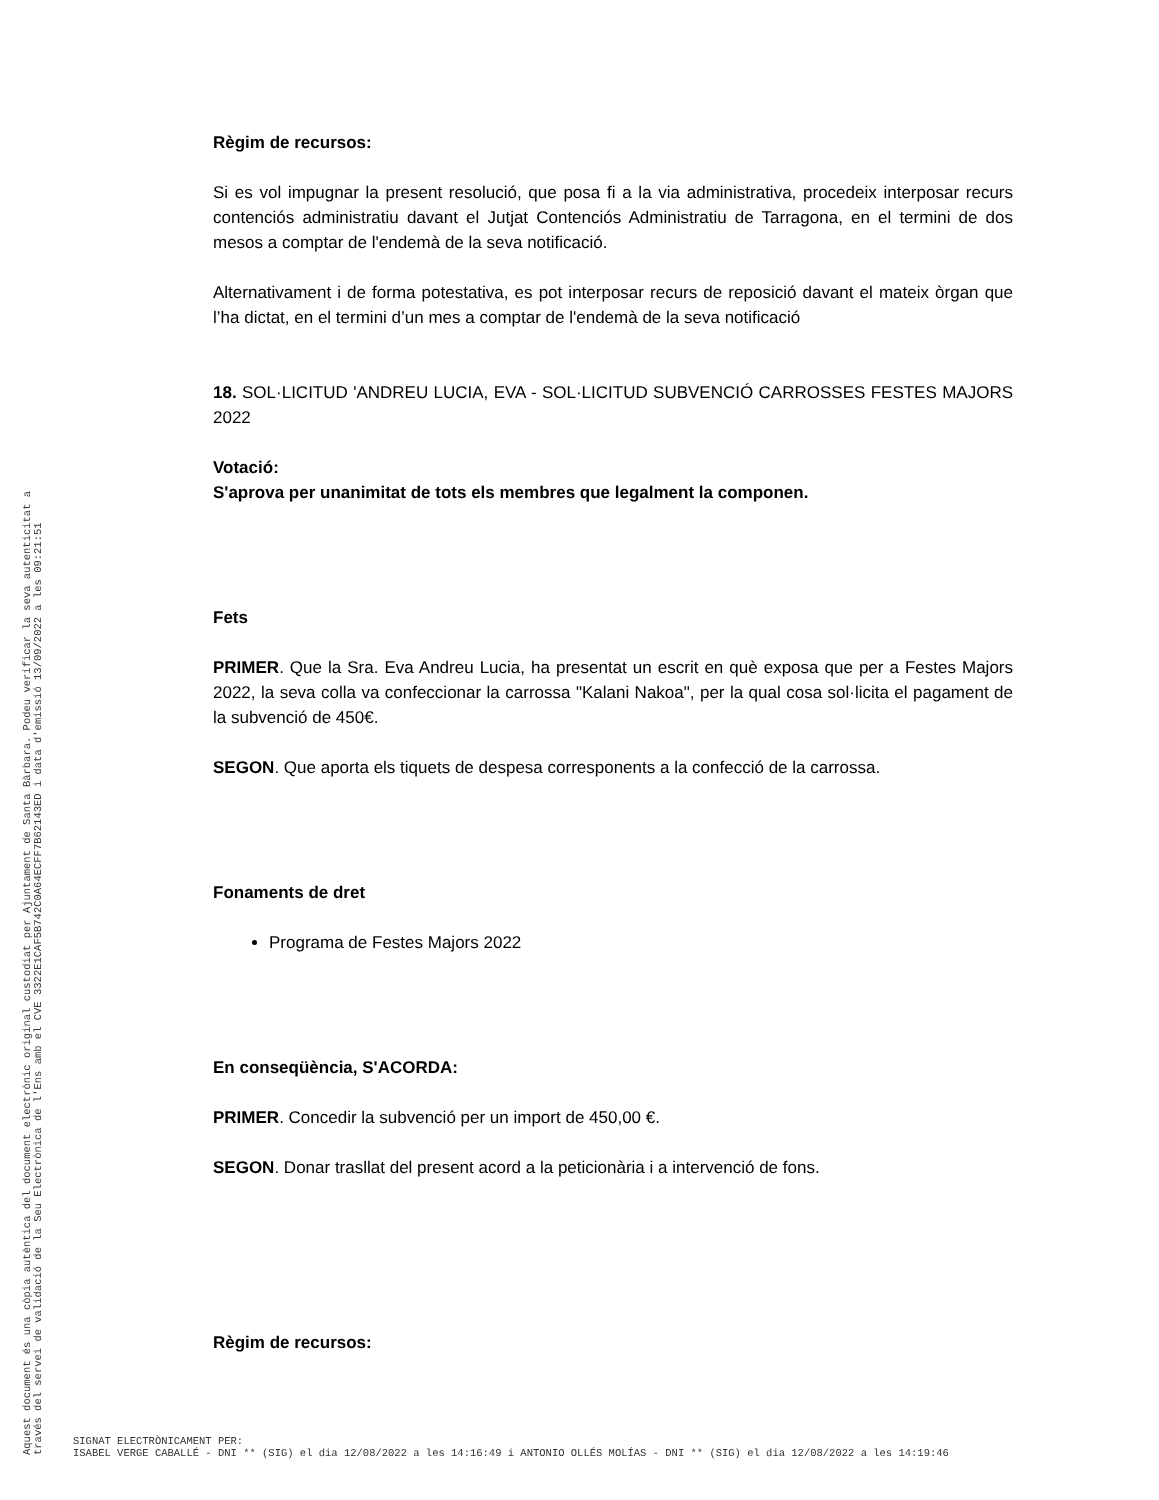Règim de recursos:
Si es vol impugnar la present resolució, que posa fi a la via administrativa, procedeix interposar recurs contenciós administratiu davant el Jutjat Contenciós Administratiu de Tarragona, en el termini de dos mesos a comptar de l'endemà de la seva notificació.
Alternativament i de forma potestativa, es pot interposar recurs de reposició davant el mateix òrgan que l’ha dictat, en el termini d’un mes a comptar de l'endemà de la seva notificació
18. SOL·LICITUD 'ANDREU LUCIA, EVA - SOL·LICITUD SUBVENCIÓ CARROSSES FESTES MAJORS 2022
Votació:
S'aprova per unanimitat de tots els membres que legalment la componen.
Fets
PRIMER. Que la Sra. Eva Andreu Lucia, ha presentat un escrit en què exposa que per a Festes Majors 2022, la seva colla va confeccionar la carrossa "Kalani Nakoa", per la qual cosa sol·licita el pagament de la subvenció de 450€.
SEGON. Que aporta els tiquets de despesa corresponents a la confecció de la carrossa.
Fonaments de dret
Programa de Festes Majors 2022
En conseqüència, S'ACORDA:
PRIMER. Concedir la subvenció per un import de 450,00 €.
SEGON. Donar trasllat del present acord a la peticionària i a intervenció de fons.
Règim de recursos:
Aquest document és una còpia autèntica del document electrònic original custodiat per Ajuntament de Santa Bàrbara. Podeu verificar la seva autenticitat a
través del servei de validació de la Seu Electrònica de l'Ens amb el CVE 3322E1CAF5B742C0A64ECFF7B62143ED i data d'emissió 13/09/2022 a les 09:21:51
SIGNAT ELECTRÒNICAMENT PER:
ISABEL VERGE CABALLÉ - DNI ** (SIG) el dia 12/08/2022 a les 14:16:49 i ANTONIO OLLÉS MOLÍAS - DNI ** (SIG) el dia 12/08/2022 a les 14:19:46